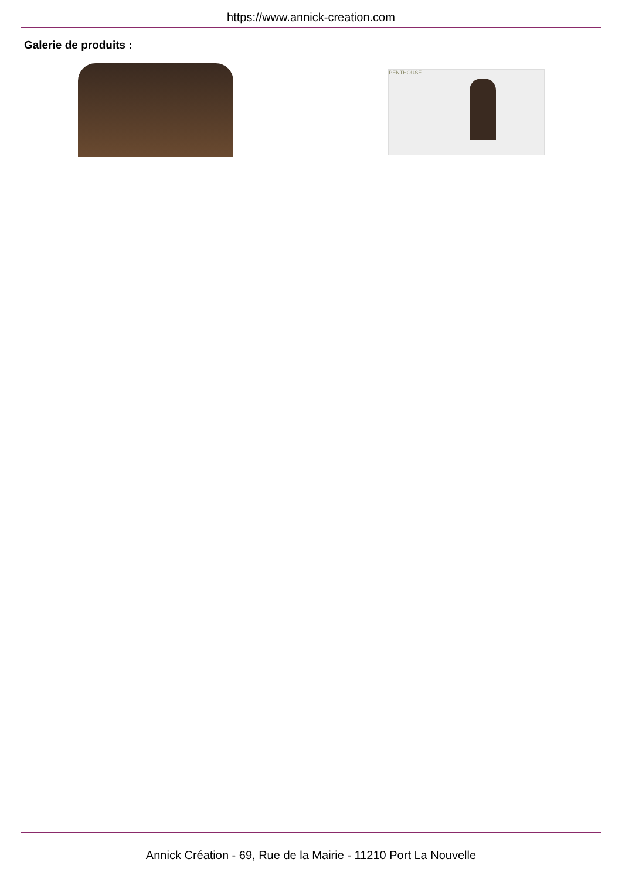https://www.annick-creation.com
Galerie de produits :
PENTHOUSE
Annick Création - 69, Rue de la Mairie - 11210 Port La Nouvelle